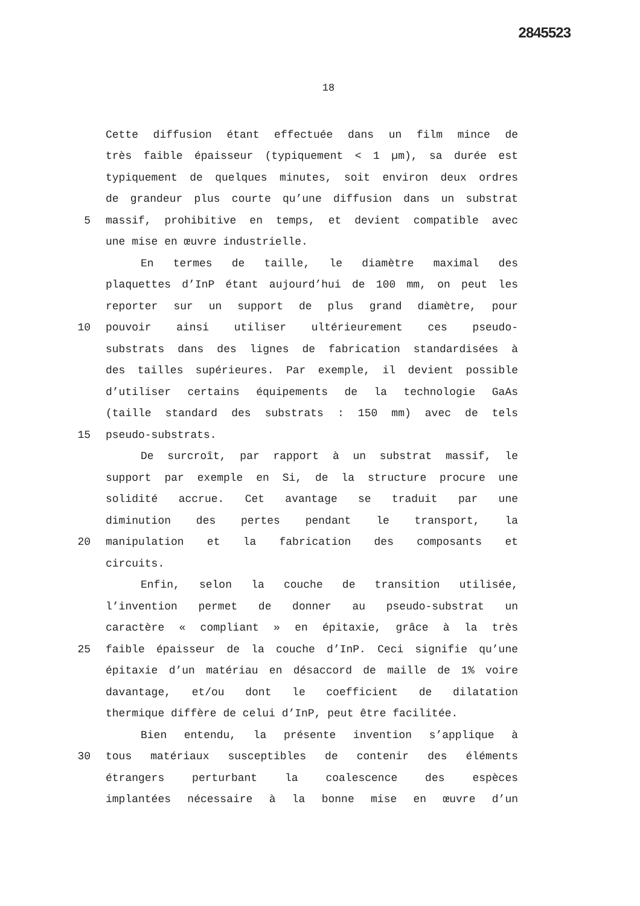2845523
18
Cette diffusion étant effectuée dans un film mince de
très faible épaisseur (typiquement < 1 µm), sa durée est
typiquement de quelques minutes, soit environ deux ordres
de grandeur plus courte qu’une diffusion dans un substrat
5 massif, prohibitive en temps, et devient compatible avec
une mise en œuvre industrielle.
En termes de taille, le diamètre maximal des
plaquettes d’InP étant aujourd’hui de 100 mm, on peut les
reporter sur un support de plus grand diamètre, pour
10 pouvoir ainsi utiliser ultérieurement ces pseudo-
substrats dans des lignes de fabrication standardisées à
des tailles supérieures. Par exemple, il devient possible
d’utiliser certains équipements de la technologie GaAs
(taille standard des substrats : 150 mm) avec de tels
15 pseudo-substrats.
De surcroît, par rapport à un substrat massif, le
support par exemple en Si, de la structure procure une
solidité accrue. Cet avantage se traduit par une
diminution des pertes pendant le transport, la
20 manipulation et la fabrication des composants et
circuits.
Enfin, selon la couche de transition utilisée,
l’invention permet de donner au pseudo-substrat un
caractère « compliant » en épitaxie, grâce à la très
25 faible épaisseur de la couche d’InP. Ceci signifie qu’une
épitaxie d’un matériau en désaccord de maille de 1% voire
davantage, et/ou dont le coefficient de dilatation
thermique diffère de celui d’InP, peut être facilitée.
Bien entendu, la présente invention s’applique à
30 tous matériaux susceptibles de contenir des éléments
étrangers perturbant la coalescence des espèces
implantées nécessaire à la bonne mise en œuvre d’un